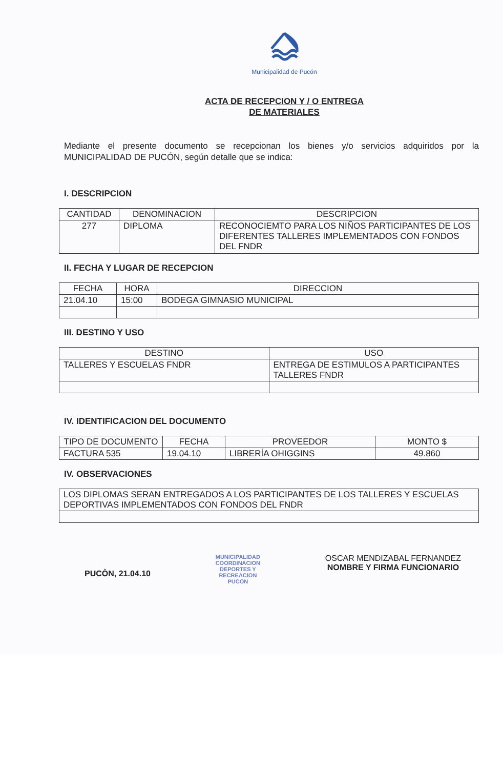Municipalidad de Pucón
ACTA DE RECEPCION Y / O ENTREGA
DE MATERIALES
Mediante el presente documento se recepcionan los bienes y/o servicios adquiridos por la MUNICIPALIDAD DE PUCÓN, según detalle que se indica:
I. DESCRIPCION
| CANTIDAD | DENOMINACION | DESCRIPCION |
| --- | --- | --- |
| 277 | DIPLOMA | RECONOCIEMTO PARA LOS NIÑOS PARTICIPANTES DE LOS DIFERENTES TALLERES IMPLEMENTADOS CON FONDOS DEL FNDR |
II. FECHA Y LUGAR DE RECEPCION
| FECHA | HORA | DIRECCION |
| --- | --- | --- |
| 21.04.10 | 15:00 | BODEGA GIMNASIO MUNICIPAL |
III. DESTINO Y USO
| DESTINO | USO |
| --- | --- |
| TALLERES Y ESCUELAS FNDR | ENTREGA DE ESTIMULOS A PARTICIPANTES TALLERES FNDR |
IV. IDENTIFICACION DEL DOCUMENTO
| TIPO DE DOCUMENTO | FECHA | PROVEEDOR | MONTO $ |
| --- | --- | --- | --- |
| FACTURA 535 | 19.04.10 | LIBRERÍA OHIGGINS | 49.860 |
IV. OBSERVACIONES
| LOS DIPLOMAS SERAN ENTREGADOS A LOS PARTICIPANTES DE LOS TALLERES Y ESCUELAS DEPORTIVAS IMPLEMENTADOS CON FONDOS DEL FNDR |
PUCÒN, 21.04.10
MUNICIPALIDAD
COORDINACION
DEPORTES Y
RECREACION
PUCON
OSCAR MENDIZABAL FERNANDEZ
NOMBRE Y FIRMA FUNCIONARIO